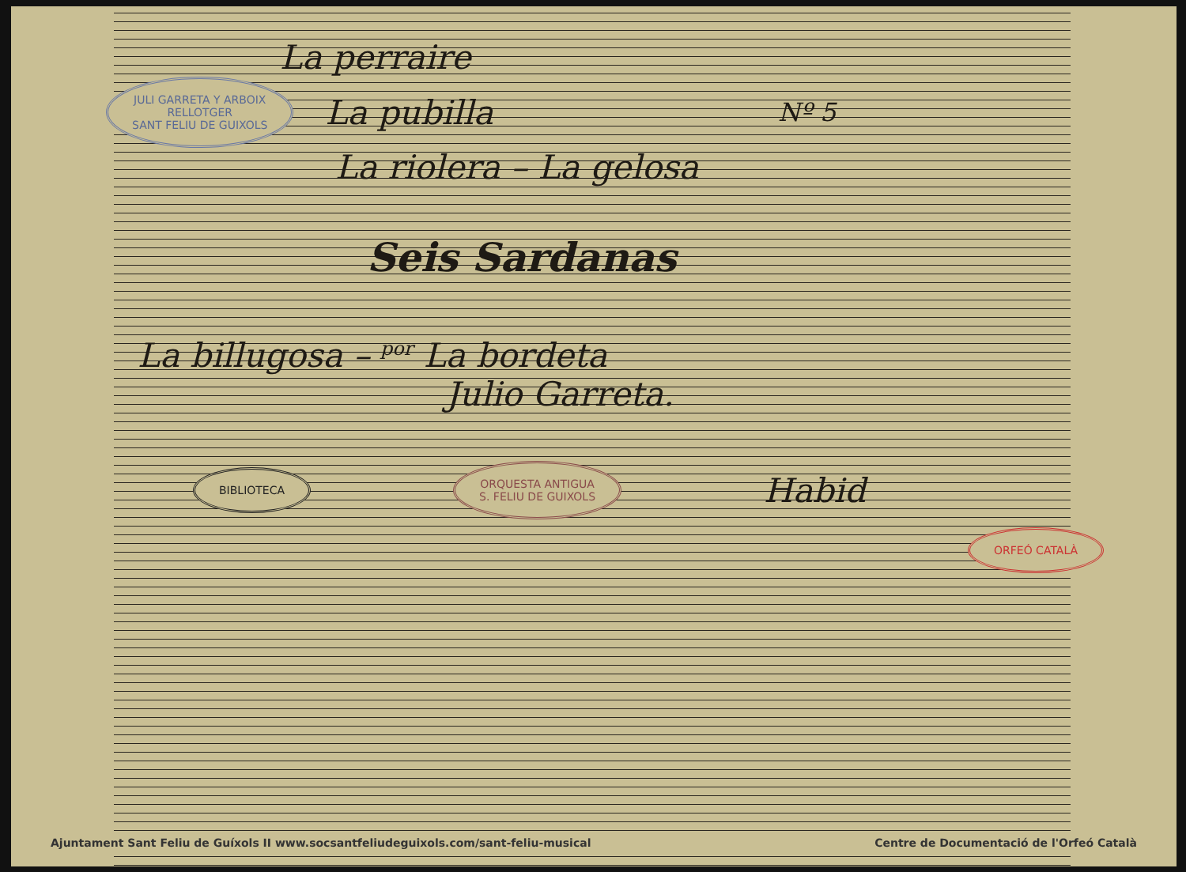La perraire
JULI GARRETA Y ARBOIX
RELLOTGER
SANT FELIU DE GUIXOLS
La pubilla
Nº 5
La riolera – La gelosa
Seis Sardanas
La billugosa – por La bordeta
Julio Garreta.
BIBLIOTECA ORQUESTA ANTIGUA
S. FELIU DE GUIXOLS
Habid
ORFEÓ CATALÀ
Ajuntament Sant Feliu de Guíxols II www.socsantfeliudeguixols.com/sant-feliu-musical Centre de Documentació de l'Orfeó Català